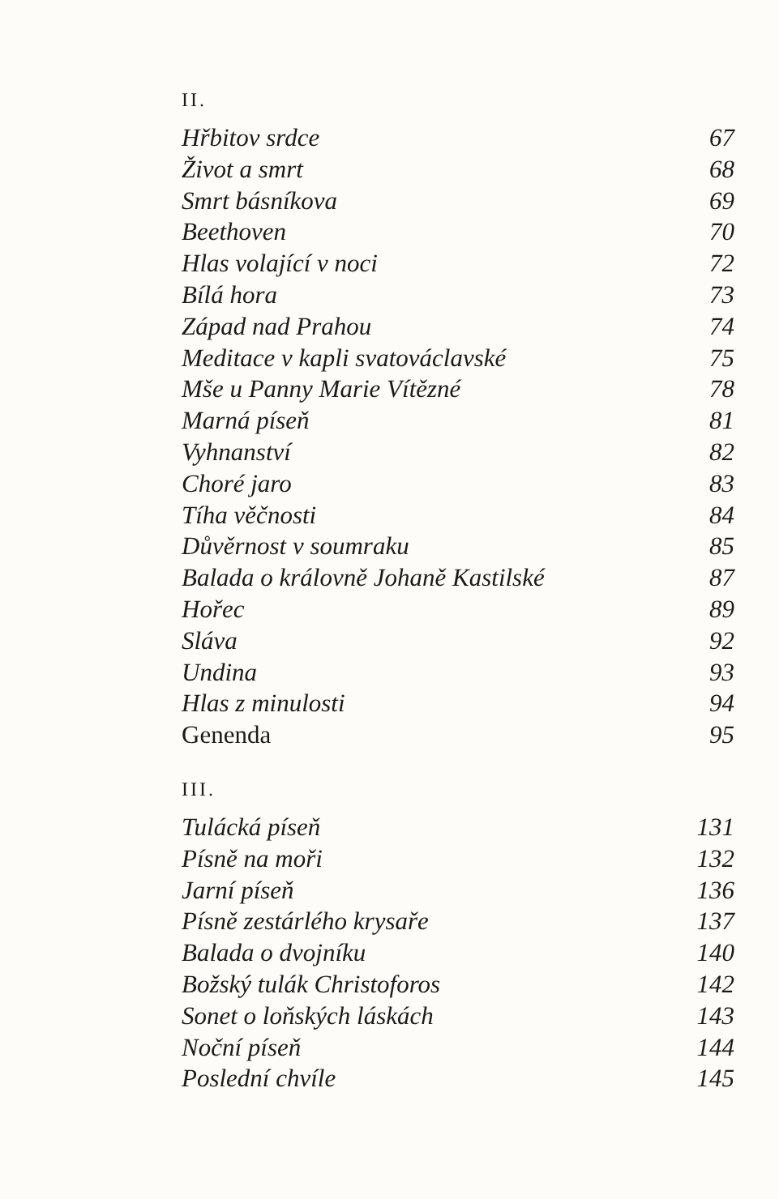II.
Hřbitov srdce 67
Život a smrt 68
Smrt básníkova 69
Beethoven 70
Hlas volající v noci 72
Bílá hora 73
Západ nad Prahou 74
Meditace v kapli svatováclavské 75
Mše u Panny Marie Vítězné 78
Marná píseň 81
Vyhnanství 82
Choré jaro 83
Tíha věčnosti 84
Důvěrnost v soumraku 85
Balada o královně Johaně Kastilské 87
Hořec 89
Sláva 92
Undina 93
Hlas z minulosti 94
Genenda 95
III.
Tulácká píseň 131
Písně na moři 132
Jarní píseň 136
Písně zestárlého krysaře 137
Balada o dvojníku 140
Božský tulák Christoforos 142
Sonet o loňských láskách 143
Noční píseň 144
Poslední chvíle 145